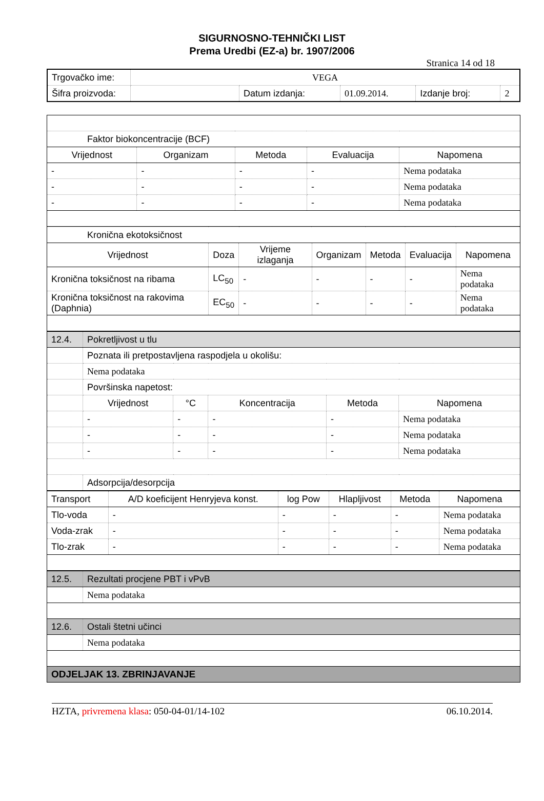SIGURNOSNO-TEHNIČKI LIST
Prema Uredbi (EZ-a) br. 1907/2006
Stranica 14 od 18
| Trgovačko ime: | VEGA | | | | |
| Šifra proizvoda: | | Datum izdanja: | 01.09.2014. | Izdanje broj: | 2 |
| Faktor biokoncentracije (BCF) | | | | |
| Vrijednost | Organizam | Metoda | Evaluacija | Napomena |
| - | - | - | - | Nema podataka |
| - | - | - | - | Nema podataka |
| - | - | - | - | Nema podataka |
| Kronična ekotoksičnost | | | | | | |
| Vrijednost | Doza | Vrijeme izlaganja | Organizam | Metoda | Evaluacija | Napomena |
| Kronična toksičnost na ribama | LC<sub>50</sub> | - | - | - | - | Nema podataka |
| Kronična toksičnost na rakovima (Daphnia) | EC<sub>50</sub> | - | - | - | - | Nema podataka |
| 12.4. | Pokretljivost u tlu | | | | |
| | Poznata ili pretpostavljena raspodjela u okolišu: | | | | |
| | Nema podataka | | | | |
| | Površinska napetost: | | | | |
| | Vrijednost | °C | Koncentracija | Metoda | Napomena |
| | - | - | - | - | Nema podataka |
| | - | - | - | - | Nema podataka |
| | - | - | - | - | Nema podataka |
| | Adsorpcija/desorpcija | | | | |
| Transport | A/D koeficijent Henryjeva konst. | log Pow | Hlapljivost | Metoda | Napomena |
| Tlo-voda | - | - | - | - | Nema podataka |
| Voda-zrak | - | - | - | - | Nema podataka |
| Tlo-zrak | - | - | - | - | Nema podataka |
| 12.5. | Rezultati procjene PBT i vPvB |
| | Nema podataka |
| 12.6. | Ostali štetni učinci |
| | Nema podataka |
| ODJELJAK 13. ZBRINJAVANJE | |
HZTA, privremena klasa: 050-04-01/14-102 06.10.2014.